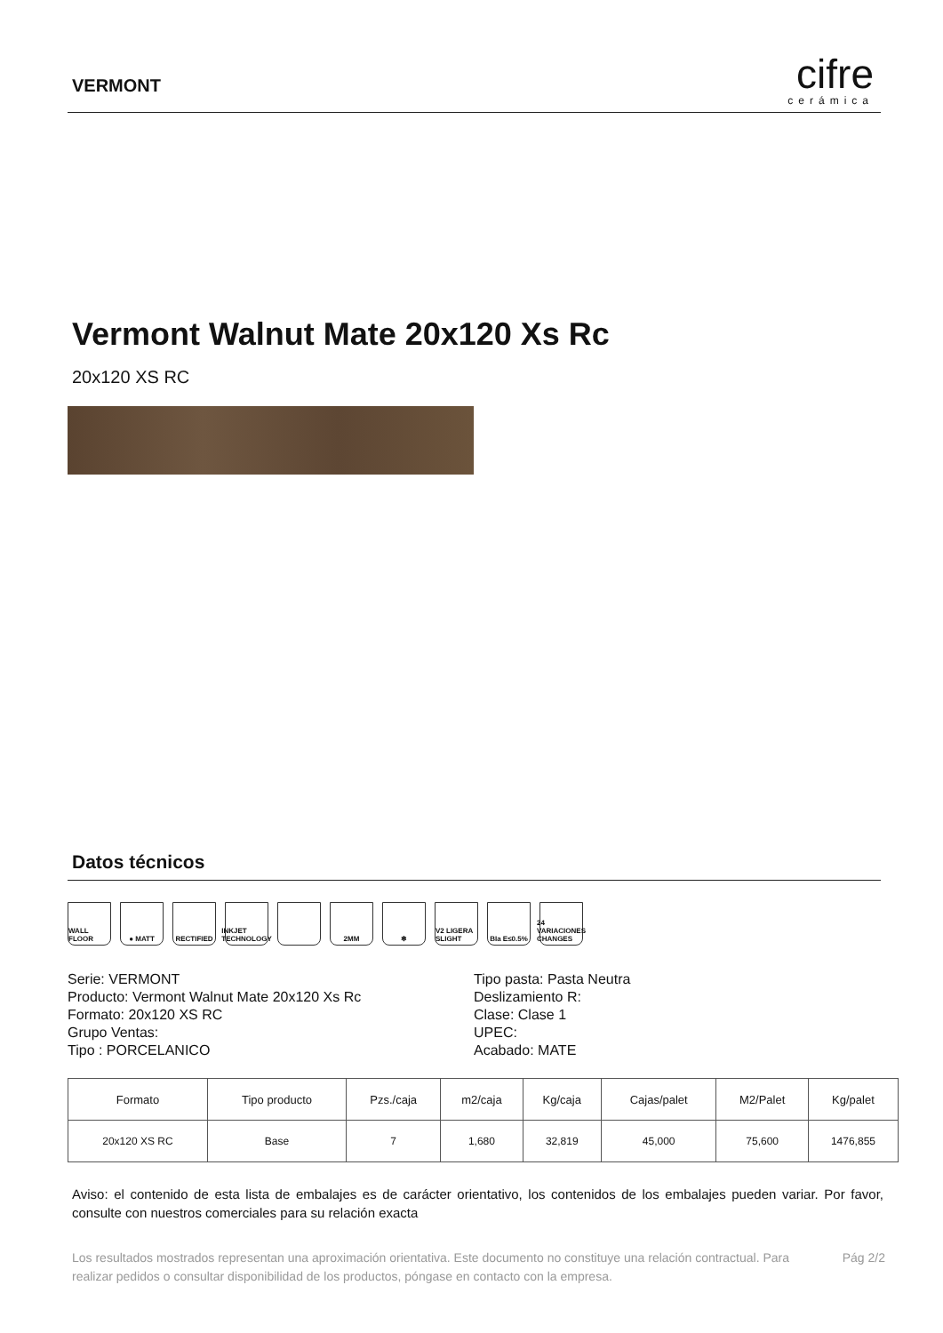VERMONT
cifre
cerámica
Vermont Walnut Mate 20x120 Xs Rc
20x120 XS RC
Datos técnicos
WALL FLOOR ● MATT RECTIFIED INKJET TECHNOLOGY
2MM ❄ V2 LIGERA SLIGHT
BIa E≤0.5% 24 VARIACIONES CHANGES
Serie: VERMONT
Producto: Vermont Walnut Mate 20x120 Xs Rc
Formato: 20x120 XS RC
Grupo Ventas:
Tipo : PORCELANICO
Tipo pasta: Pasta Neutra
Deslizamiento R:
Clase: Clase 1
UPEC:
Acabado: MATE
| Formato | Tipo producto | Pzs./caja | m2/caja | Kg/caja | Cajas/palet | M2/Palet | Kg/palet |
| --- | --- | --- | --- | --- | --- | --- | --- |
| 20x120 XS RC | Base | 7 | 1,680 | 32,819 | 45,000 | 75,600 | 1476,855 |
Aviso: el contenido de esta lista de embalajes es de carácter orientativo, los contenidos de los embalajes pueden variar. Por favor, consulte con nuestros comerciales para su relación exacta
Los resultados mostrados representan una aproximación orientativa. Este documento no constituye una relación contractual. Para realizar pedidos o consultar disponibilidad de los productos, póngase en contacto con la empresa.
Pág 2/2